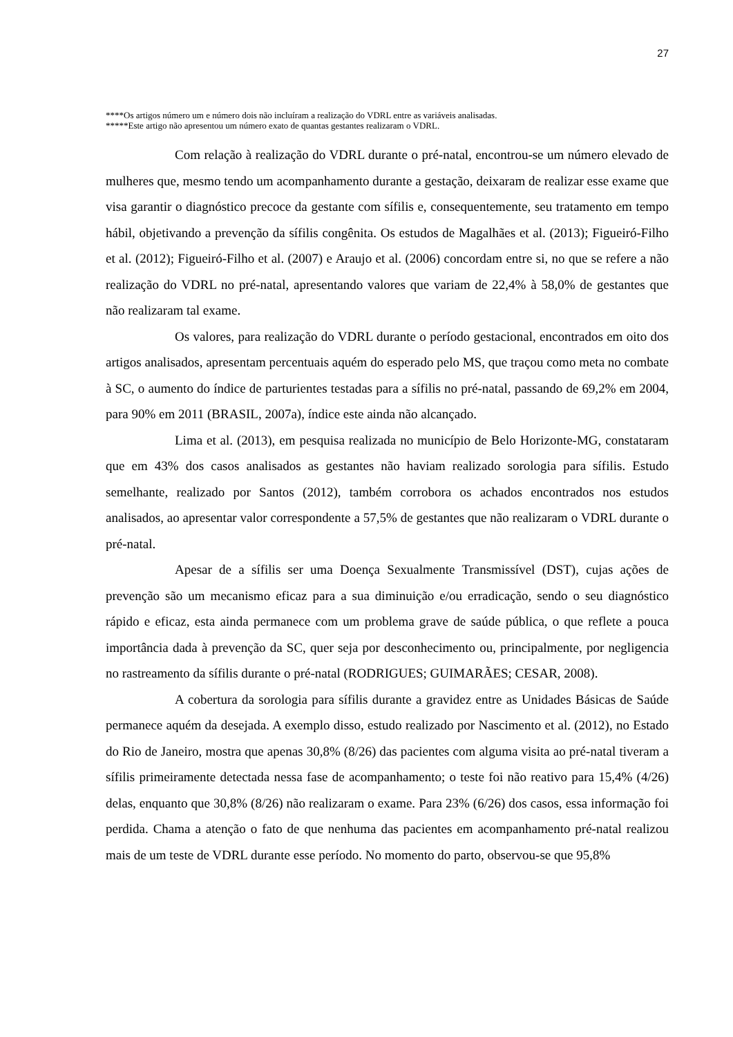27
****Os artigos número um e número dois não incluíram a realização do VDRL entre as variáveis analisadas.
*****Este artigo não apresentou um número exato de quantas gestantes realizaram o VDRL.
Com relação à realização do VDRL durante o pré-natal, encontrou-se um número elevado de mulheres que, mesmo tendo um acompanhamento durante a gestação, deixaram de realizar esse exame que visa garantir o diagnóstico precoce da gestante com sífilis e, consequentemente, seu tratamento em tempo hábil, objetivando a prevenção da sífilis congênita. Os estudos de Magalhães et al. (2013); Figueiró-Filho et al. (2012); Figueiró-Filho et al. (2007) e Araujo et al. (2006) concordam entre si, no que se refere a não realização do VDRL no pré-natal, apresentando valores que variam de 22,4% à 58,0% de gestantes que não realizaram tal exame.
Os valores, para realização do VDRL durante o período gestacional, encontrados em oito dos artigos analisados, apresentam percentuais aquém do esperado pelo MS, que traçou como meta no combate à SC, o aumento do índice de parturientes testadas para a sífilis no pré-natal, passando de 69,2% em 2004, para 90% em 2011 (BRASIL, 2007a), índice este ainda não alcançado.
Lima et al. (2013), em pesquisa realizada no município de Belo Horizonte-MG, constataram que em 43% dos casos analisados as gestantes não haviam realizado sorologia para sífilis. Estudo semelhante, realizado por Santos (2012), também corrobora os achados encontrados nos estudos analisados, ao apresentar valor correspondente a 57,5% de gestantes que não realizaram o VDRL durante o pré-natal.
Apesar de a sífilis ser uma Doença Sexualmente Transmissível (DST), cujas ações de prevenção são um mecanismo eficaz para a sua diminuição e/ou erradicação, sendo o seu diagnóstico rápido e eficaz, esta ainda permanece com um problema grave de saúde pública, o que reflete a pouca importância dada à prevenção da SC, quer seja por desconhecimento ou, principalmente, por negligencia no rastreamento da sífilis durante o pré-natal (RODRIGUES; GUIMARÃES; CESAR, 2008).
A cobertura da sorologia para sífilis durante a gravidez entre as Unidades Básicas de Saúde permanece aquém da desejada. A exemplo disso, estudo realizado por Nascimento et al. (2012), no Estado do Rio de Janeiro, mostra que apenas 30,8% (8/26) das pacientes com alguma visita ao pré-natal tiveram a sífilis primeiramente detectada nessa fase de acompanhamento; o teste foi não reativo para 15,4% (4/26) delas, enquanto que 30,8% (8/26) não realizaram o exame. Para 23% (6/26) dos casos, essa informação foi perdida. Chama a atenção o fato de que nenhuma das pacientes em acompanhamento pré-natal realizou mais de um teste de VDRL durante esse período. No momento do parto, observou-se que 95,8%